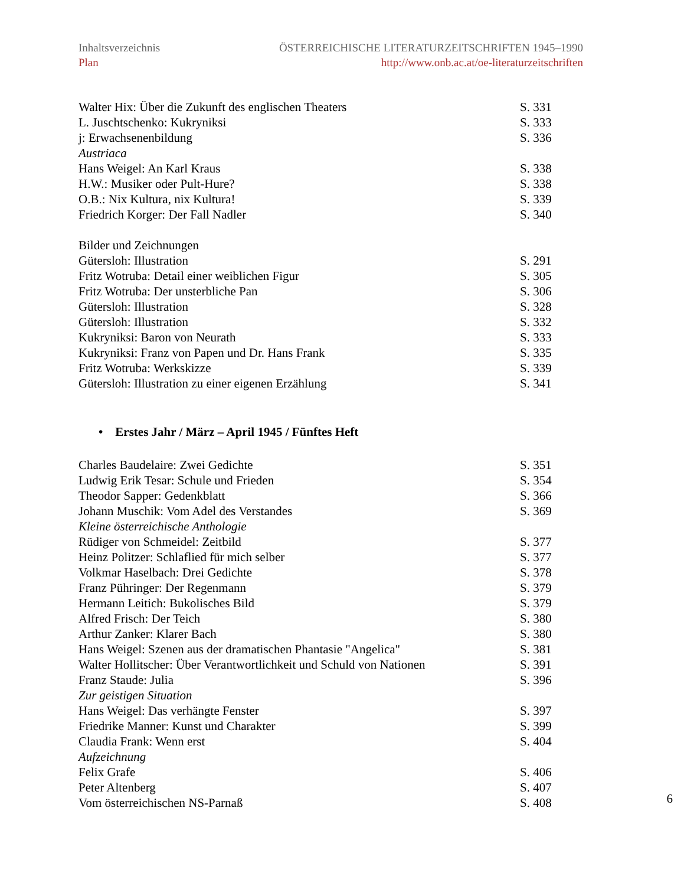Inhaltsverzeichnis
Plan
ÖSTERREICHISCHE LITERATURZEITSCHRIFTEN 1945–1990
http://www.onb.ac.at/oe-literaturzeitschriften
Walter Hix: Über die Zukunft des englischen Theaters S. 331
L. Juschtschenko: Kukryniksi S. 333
j: Erwachsenenbildung S. 336
Austriaca
Hans Weigel: An Karl Kraus S. 338
H.W.: Musiker oder Pult-Hure? S. 338
O.B.: Nix Kultura, nix Kultura! S. 339
Friedrich Korger: Der Fall Nadler S. 340
Bilder und Zeichnungen
Gütersloh: Illustration S. 291
Fritz Wotruba: Detail einer weiblichen Figur S. 305
Fritz Wotruba: Der unsterbliche Pan S. 306
Gütersloh: Illustration S. 328
Gütersloh: Illustration S. 332
Kukryniksi: Baron von Neurath S. 333
Kukryniksi: Franz von Papen und Dr. Hans Frank S. 335
Fritz Wotruba: Werkskizze S. 339
Gütersloh: Illustration zu einer eigenen Erzählung S. 341
• Erstes Jahr / März – April 1945 / Fünftes Heft
Charles Baudelaire: Zwei Gedichte S. 351
Ludwig Erik Tesar: Schule und Frieden S. 354
Theodor Sapper: Gedenkblatt S. 366
Johann Muschik: Vom Adel des Verstandes S. 369
Kleine österreichische Anthologie
Rüdiger von Schmeidel: Zeitbild S. 377
Heinz Politzer: Schlaflied für mich selber S. 377
Volkmar Haselbach: Drei Gedichte S. 378
Franz Pühringer: Der Regenmann S. 379
Hermann Leitich: Bukolisches Bild S. 379
Alfred Frisch: Der Teich S. 380
Arthur Zanker: Klarer Bach S. 380
Hans Weigel: Szenen aus der dramatischen Phantasie "Angelica" S. 381
Walter Hollitscher: Über Verantwortlichkeit und Schuld von Nationen S. 391
Franz Staude: Julia S. 396
Zur geistigen Situation
Hans Weigel: Das verhängte Fenster S. 397
Friedrike Manner: Kunst und Charakter S. 399
Claudia Frank: Wenn erst S. 404
Aufzeichnung
Felix Grafe S. 406
Peter Altenberg S. 407
Vom österreichischen NS-Parnaß S. 408
6